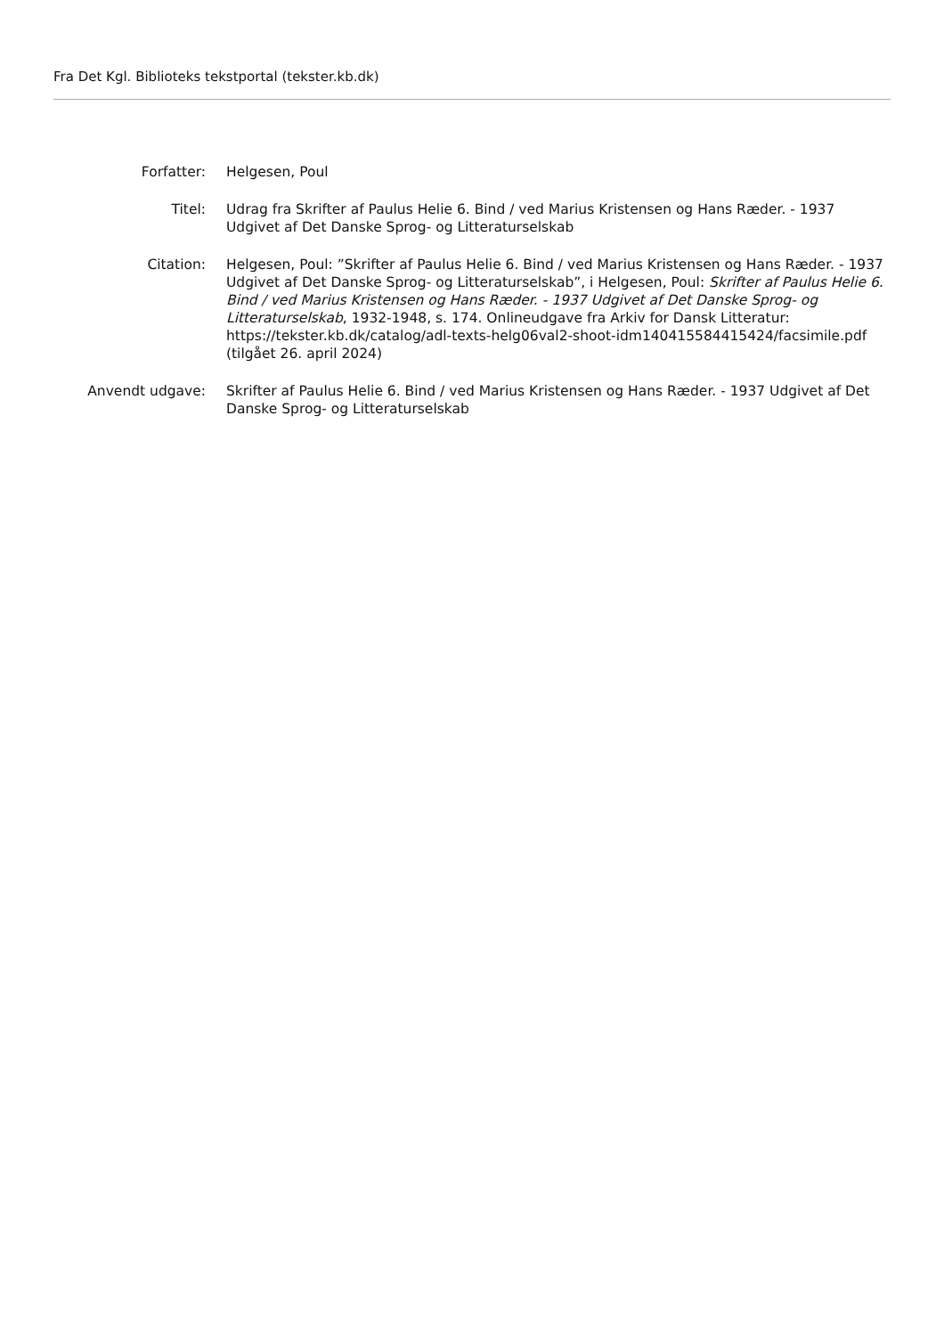Fra Det Kgl. Biblioteks tekstportal (tekster.kb.dk)
| Forfatter: | Helgesen, Poul |
| Titel: | Udrag fra Skrifter af Paulus Helie 6. Bind / ved Marius Kristensen og Hans Ræder. - 1937 Udgivet af Det Danske Sprog- og Litteraturselskab |
| Citation: | Helgesen, Poul: ”Skrifter af Paulus Helie 6. Bind / ved Marius Kristensen og Hans Ræder. - 1937 Udgivet af Det Danske Sprog- og Litteraturselskab”, i Helgesen, Poul: Skrifter af Paulus Helie 6. Bind / ved Marius Kristensen og Hans Ræder. - 1937 Udgivet af Det Danske Sprog- og Litteraturselskab , 1932-1948, s. 174. Onlineudgave fra Arkiv for Dansk Litteratur: https://tekster.kb.dk/catalog/adl-texts-helg06val2-shoot-idm140415584415424/facsimile.pdf (tilgået 26. april 2024) |
| Anvendt udgave: | Skrifter af Paulus Helie 6. Bind / ved Marius Kristensen og Hans Ræder. - 1937 Udgivet af Det Danske Sprog- og Litteraturselskab |